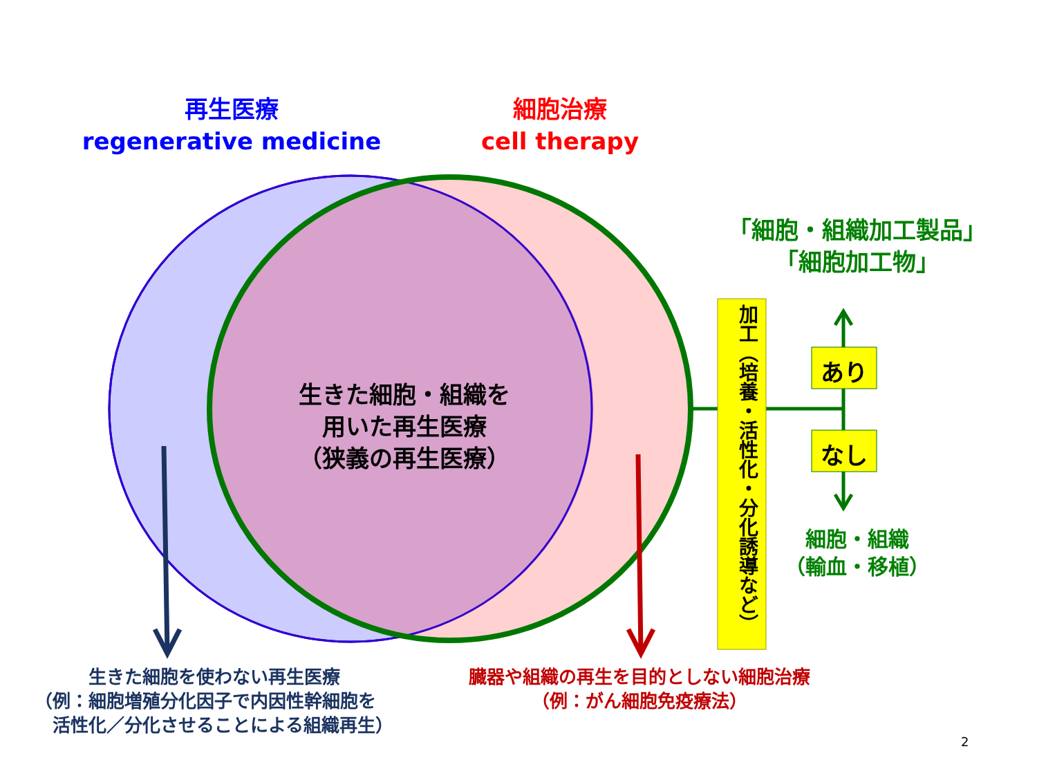再生医療
regenerative medicine
細胞治療
cell therapy
「細胞・組織加工製品」
「細胞加工物」
生きた細胞・組織を
用いた再生医療
（狭義の再生医療）
加工（培養・活性化・分化誘導など）
あり
なし
細胞・組織
（輸血・移植）
　　　生きた細胞を使わない再生医療
（例：細胞増殖分化因子で内因性幹細胞を
　活性化／分化させることによる組織再生）
臓器や組織の再生を目的としない細胞治療
（例：がん細胞免疫療法）
2